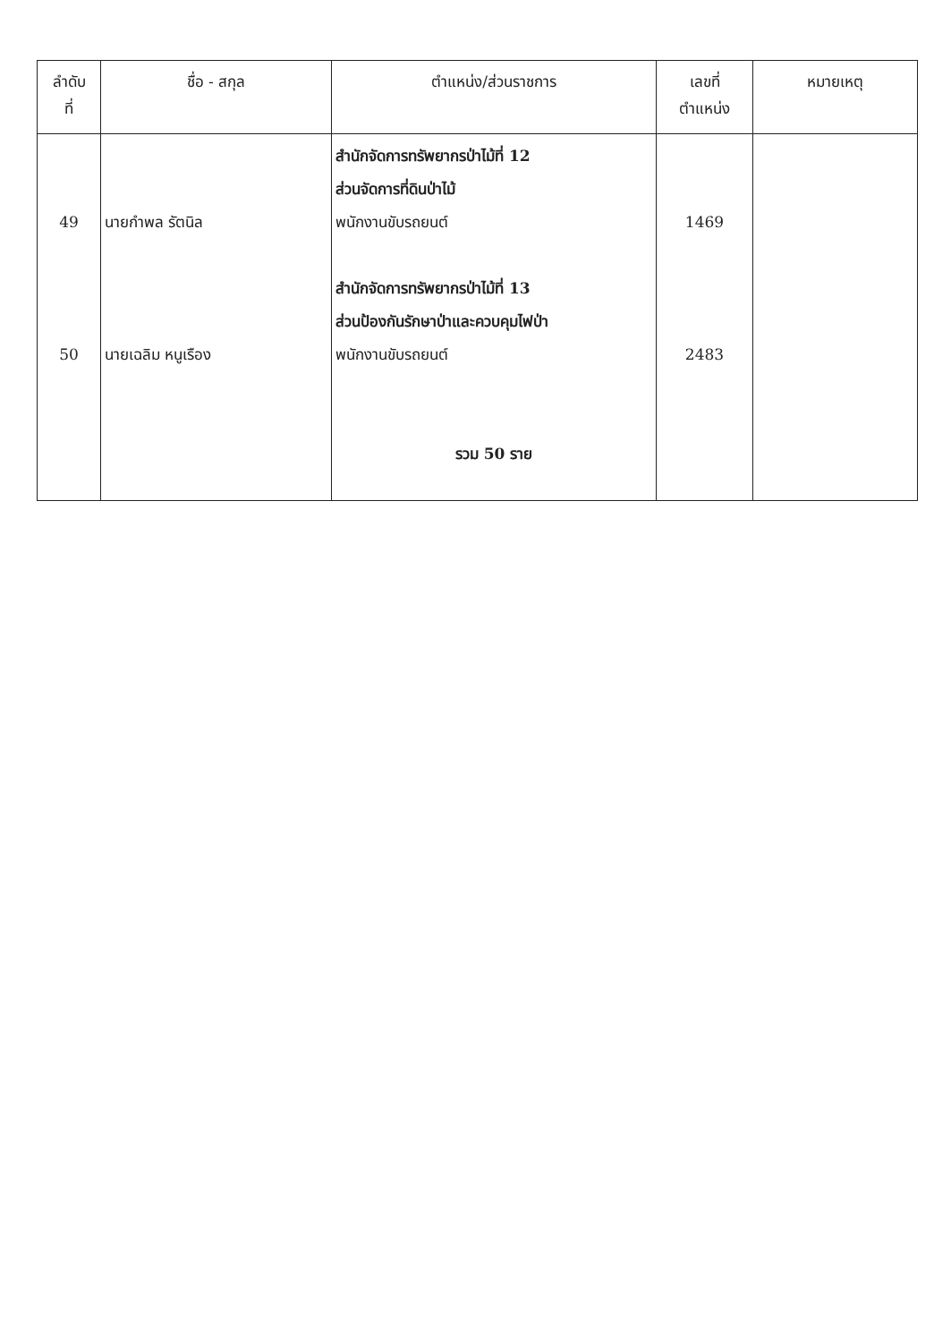| ลำดับ ที่ | ชื่อ - สกุล | ตำแหน่ง/ส่วนราชการ | เลขที่ ตำแหน่ง | หมายเหตุ |
| --- | --- | --- | --- | --- |
| 49 50 | นายกำพล รัตนิล นายเฉลิม หนูเรือง | สำนักจัดการทรัพยากรป่าไม้ที่ 12 ส่วนจัดการที่ดินป่าไม้ พนักงานขับรถยนต์ สำนักจัดการทรัพยากรป่าไม้ที่ 13 ส่วนป้องกันรักษาป่าและควบคุมไฟป่า พนักงานขับรถยนต์ รวม 50 ราย | 1469 2483 | |